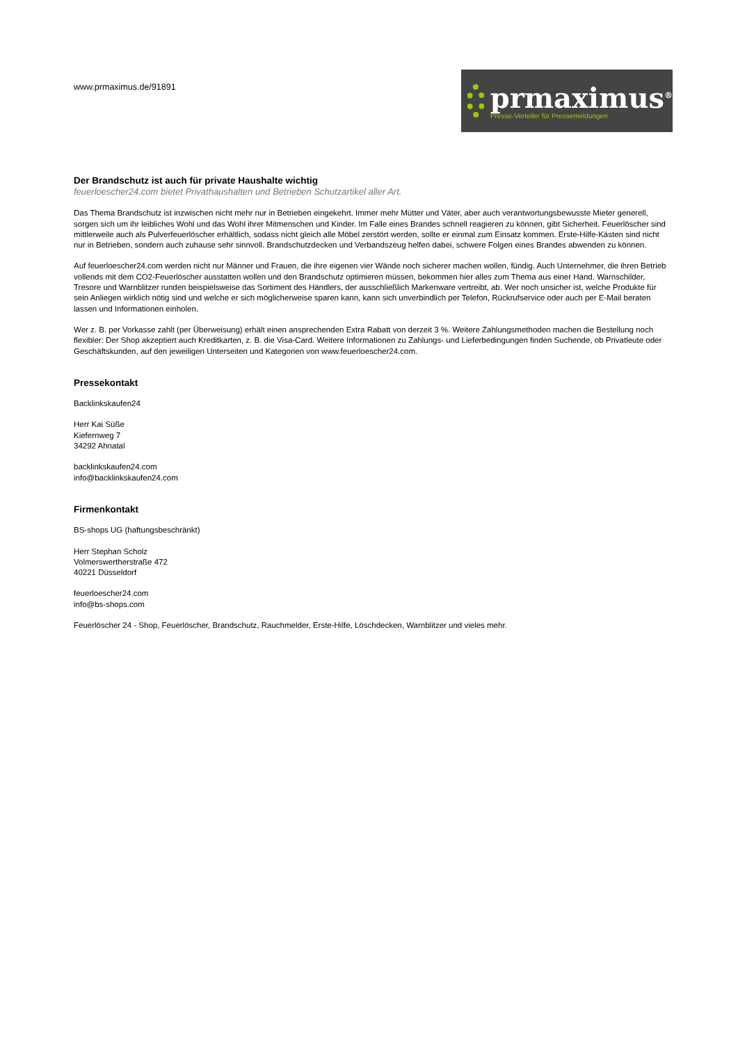www.prmaximus.de/91891
prmaximus<sup>®</sup>
Presse-Verteiler für Pressemeldungen
Der Brandschutz ist auch für private Haushalte wichtig
feuerloescher24.com bietet Privathaushalten und Betrieben Schutzartikel aller Art.
Das Thema Brandschutz ist inzwischen nicht mehr nur in Betrieben eingekehrt. Immer mehr Mütter und Väter, aber auch verantwortungsbewusste Mieter generell, sorgen sich um ihr leibliches Wohl und das Wohl ihrer Mitmenschen und Kinder. Im Falle eines Brandes schnell reagieren zu können, gibt Sicherheit. Feuerlöscher sind mittlerweile auch als Pulverfeuerlöscher erhältlich, sodass nicht gleich alle Möbel zerstört werden, sollte er einmal zum Einsatz kommen. Erste-Hilfe-Kästen sind nicht nur in Betrieben, sondern auch zuhause sehr sinnvoll. Brandschutzdecken und Verbandszeug helfen dabei, schwere Folgen eines Brandes abwenden zu können.
Auf feuerloescher24.com werden nicht nur Männer und Frauen, die ihre eigenen vier Wände noch sicherer machen wollen, fündig. Auch Unternehmer, die ihren Betrieb vollends mit dem CO2-Feuerlöscher ausstatten wollen und den Brandschutz optimieren müssen, bekommen hier alles zum Thema aus einer Hand. Warnschilder, Tresore und Warnblitzer runden beispielsweise das Sortiment des Händlers, der ausschließlich Markenware vertreibt, ab. Wer noch unsicher ist, welche Produkte für sein Anliegen wirklich nötig sind und welche er sich möglicherweise sparen kann, kann sich unverbindlich per Telefon, Rückrufservice oder auch per E-Mail beraten lassen und Informationen einholen.
Wer z. B. per Vorkasse zahlt (per Überweisung) erhält einen ansprechenden Extra Rabatt von derzeit 3 %. Weitere Zahlungsmethoden machen die Bestellung noch flexibler: Der Shop akzeptiert auch Kreditkarten, z. B. die Visa-Card. Weitere Informationen zu Zahlungs- und Lieferbedingungen finden Suchende, ob Privatleute oder Geschäftskunden, auf den jeweiligen Unterseiten und Kategorien von www.feuerloescher24.com.
Pressekontakt
Backlinkskaufen24
Herr Kai Süße
Kiefernweg 7
34292 Ahnatal
backlinkskaufen24.com
info@backlinkskaufen24.com
Firmenkontakt
BS-shops UG (haftungsbeschränkt)
Herr Stephan Scholz
Volmerswertherstraße 472
40221 Düsseldorf
feuerloescher24.com
info@bs-shops.com
Feuerlöscher 24 - Shop, Feuerlöscher, Brandschutz, Rauchmelder, Erste-Hilfe, Löschdecken, Warnblitzer und vieles mehr.